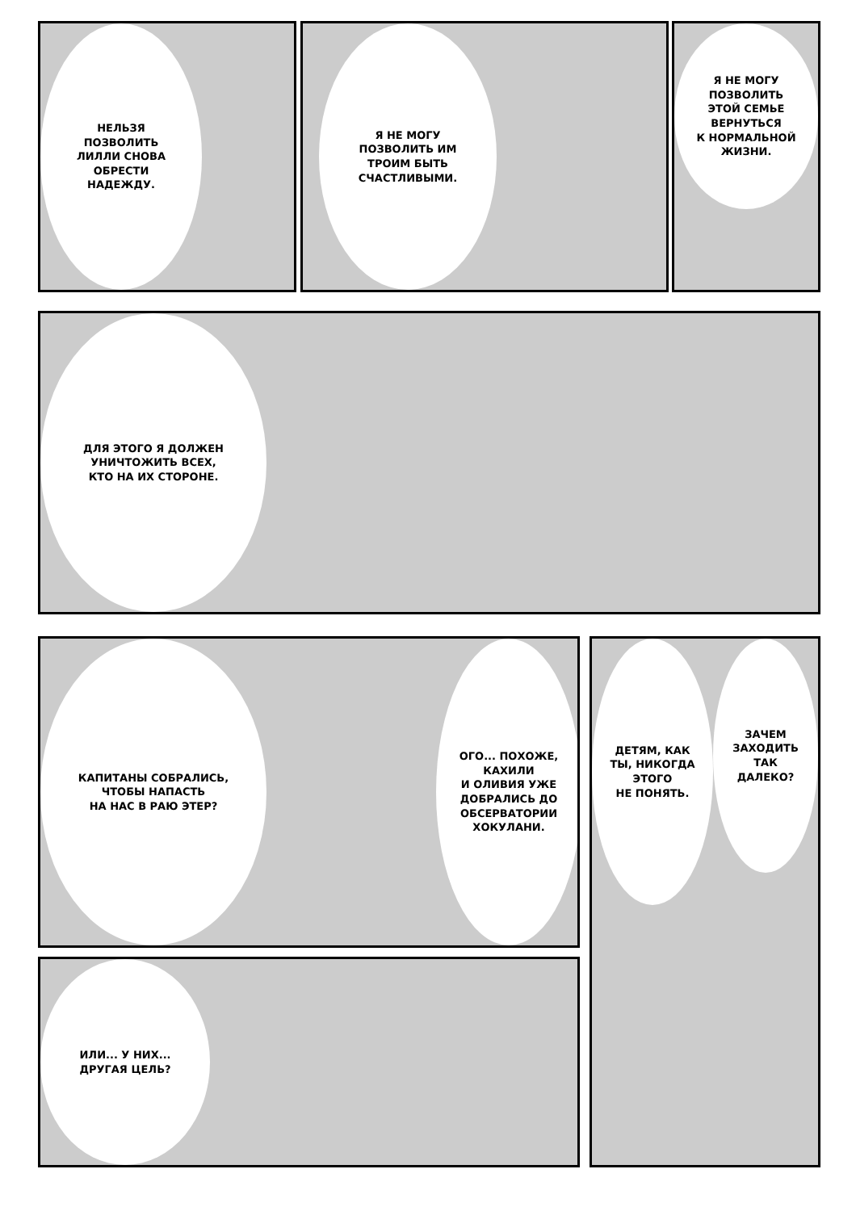НЕЛЬЗЯ
ПОЗВОЛИТЬ
ЛИЛЛИ СНОВА
ОБРЕСТИ
НАДЕЖДУ.
Я НЕ МОГУ
ПОЗВОЛИТЬ ИМ
ТРОИМ БЫТЬ
СЧАСТЛИВЫМИ.
Я НЕ МОГУ
ПОЗВОЛИТЬ
ЭТОЙ СЕМЬЕ
ВЕРНУТЬСЯ
К НОРМАЛЬНОЙ
ЖИЗНИ.
ДЛЯ ЭТОГО Я ДОЛЖЕН
УНИЧТОЖИТЬ ВСЕХ,
КТО НА ИХ СТОРОНЕ.
КАПИТАНЫ СОБРАЛИСЬ,
ЧТОБЫ НАПАСТЬ
НА НАС В РАЮ ЭТЕР?
ОГО... ПОХОЖЕ,
КАХИЛИ
И ОЛИВИЯ УЖЕ
ДОБРАЛИСЬ ДО
ОБСЕРВАТОРИИ
ХОКУЛАНИ.
ИЛИ... У НИХ...
ДРУГАЯ ЦЕЛЬ?
ДЕТЯМ, КАК
ТЫ, НИКОГДА
ЭТОГО
НЕ ПОНЯТЬ.
ЗАЧЕМ
ЗАХОДИТЬ
ТАК
ДАЛЕКО?